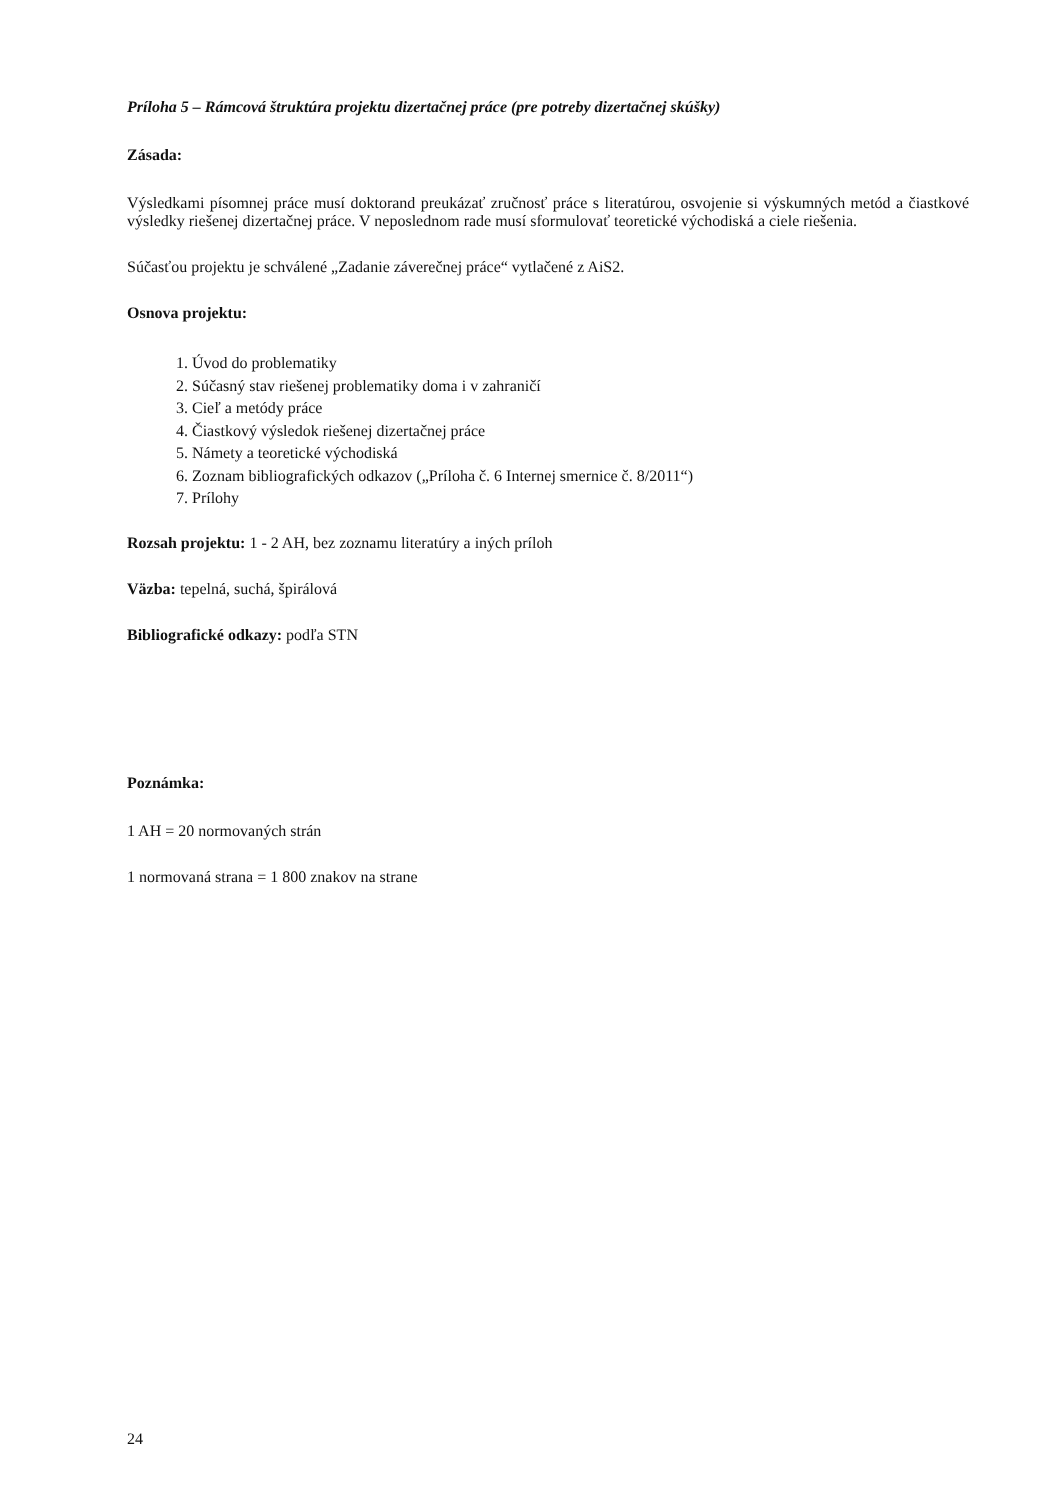Príloha 5 – Rámcová štruktúra projektu dizertačnej práce (pre potreby dizertačnej skúšky)
Zásada:
Výsledkami písomnej práce musí doktorand preukázať zručnosť práce s literatúrou, osvojenie si výskumných metód a čiastkové výsledky riešenej dizertačnej práce. V neposlednom rade musí sformulovať teoretické východiská a ciele riešenia.
Súčasťou projektu je schválené „Zadanie záverečnej práce“ vytlačené z AiS2.
Osnova projektu:
1. Úvod do problematiky
2. Súčasný stav riešenej problematiky doma i v zahraničí
3. Cieľ a metódy práce
4. Čiastkový výsledok riešenej dizertačnej práce
5. Námety a teoretické východiská
6. Zoznam bibliografických odkazov („Príloha č. 6 Internej smernice č. 8/2011“)
7. Prílohy
Rozsah projektu: 1 - 2 AH, bez zoznamu literatúry a iných príloh
Väzba: tepelná, suchá, špirálová
Bibliografické odkazy: podľa STN
Poznámka:
1 AH = 20 normovaných strán
1 normovaná strana = 1 800 znakov na strane
24